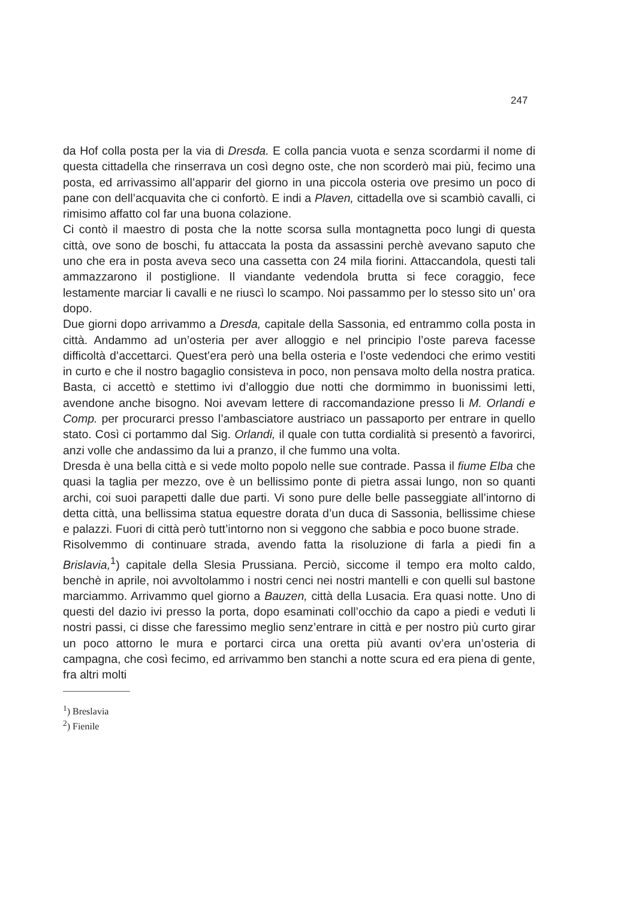247
da Hof colla posta per la via di Dresda. E colla pancia vuota e senza scordarmi il nome di questa cittadella che rinserrava un così degno oste, che non scorderò mai più, fecimo una posta, ed arrivassimo all’apparir del giorno in una piccola osteria ove presimo un poco di pane con dell’acquavita che ci confortò. E indi a Plaven, cittadella ove si scambiò cavalli, ci rimisimo affatto col far una buona colazione.
Ci contò il maestro di posta che la notte scorsa sulla montagnetta poco lungi di questa città, ove sono de boschi, fu attaccata la posta da assassini perchè avevano saputo che uno che era in posta aveva seco una cassetta con 24 mila fiorini. Attaccandola, questi tali ammazzarono il postiglione. Il viandante vedendola brutta si fece coraggio, fece lestamente marciar li cavalli e ne riuscì lo scampo. Noi passammo per lo stesso sito un’ ora dopo.
Due giorni dopo arrivammo a Dresda, capitale della Sassonia, ed entrammo colla posta in città. Andammo ad un’osteria per aver alloggio e nel principio l’oste pareva facesse difficoltà d’accettarci. Quest’era però una bella osteria e l’oste vedendoci che erimo vestiti in curto e che il nostro bagaglio consisteva in poco, non pensava molto della nostra pratica. Basta, ci accettò e stettimo ivi d’alloggio due notti che dormimmo in buonissimi letti, avendone anche bisogno. Noi avevam lettere di raccomandazione presso li M. Orlandi e Comp. per procurarci presso l’ambasciatore austriaco un passaporto per entrare in quello stato. Così ci portammo dal Sig. Orlandi, il quale con tutta cordialità si presentò a favorirci, anzi volle che andassimo da lui a pranzo, il che fummo una volta.
Dresda è una bella città e si vede molto popolo nelle sue contrade. Passa il fiume Elba che quasi la taglia per mezzo, ove è un bellissimo ponte di pietra assai lungo, non so quanti archi, coi suoi parapetti dalle due parti. Vi sono pure delle belle passeggiate all’intorno di detta città, una bellissima statua equestre dorata d’un duca di Sassonia, bellissime chiese e palazzi. Fuori di città però tutt’intorno non si veggono che sabbia e poco buone strade.
Risolvemmo di continuare strada, avendo fatta la risoluzione di farla a piedi fin a Brislavia,<sup>1</sup>) capitale della Slesia Prussiana. Perciò, siccome il tempo era molto caldo, benchè in aprile, noi avvoltolammo i nostri cenci nei nostri mantelli e con quelli sul bastone marciammo. Arrivammo quel giorno a Bauzen, città della Lusacia. Era quasi notte. Uno di questi del dazio ivi presso la porta, dopo esaminati coll’occhio da capo a piedi e veduti li nostri passi, ci disse che faressimo meglio senz’entrare in città e per nostro più curto girar un poco attorno le mura e portarci circa una oretta più avanti ov’era un’osteria di campagna, che così fecimo, ed arrivammo ben stanchi a notte scura ed era piena di gente, fra altri molti
<sup>1</sup>) Breslavia
<sup>2</sup>) Fienile